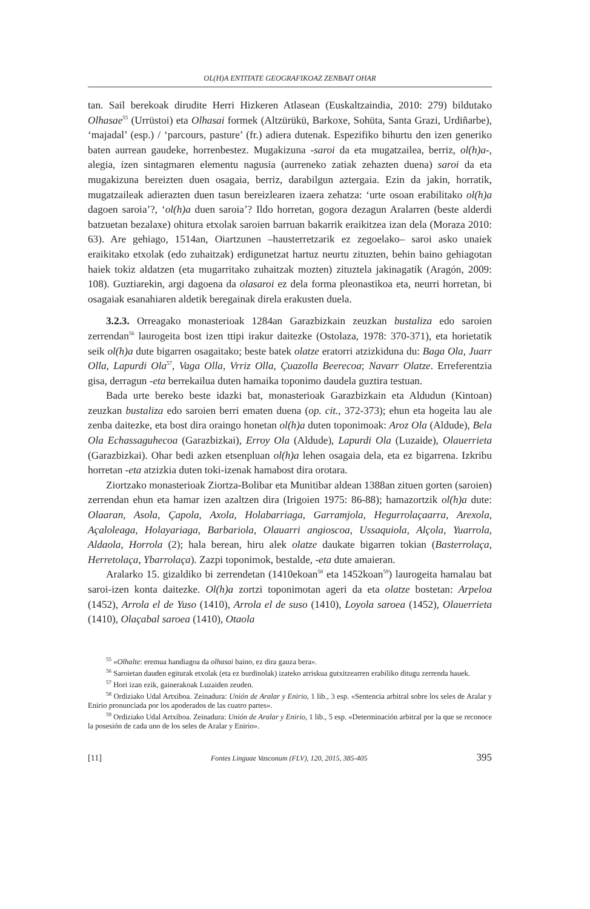OL(H)A ENTITATE GEOGRAFIKOAZ ZENBAIT OHAR
tan. Sail berekoak dirudite Herri Hizkeren Atlasean (Euskaltzaindia, 2010: 279) bildutako Olhasae<sup>55</sup> (Urrüstoi) eta Olhasai formek (Altzürükü, Barkoxe, Sohüta, Santa Grazi, Urdiñarbe), ‘majadal’ (esp.) / ‘parcours, pasture’ (fr.) adiera dutenak. Espezifiko bihurtu den izen generiko baten aurrean gaudeke, horrenbestez. Mugakizuna -saroi da eta mugatzailea, berriz, ol(h)a-, alegia, izen sintagmaren elementu nagusia (aurreneko zatiak zehazten duena) saroi da eta mugakizuna bereizten duen osagaia, berriz, darabilgun aztergaia. Ezin da jakin, horratik, mugatzaileak adierazten duen tasun bereizlearen izaera zehatza: ‘urte osoan erabilitako ol(h)a dagoen saroia’?, ‘ol(h)a duen saroia’? Ildo horretan, gogora dezagun Aralarren (beste alderdi batzuetan bezalaxe) ohitura etxolak saroien barruan bakarrik eraikitzea izan dela (Moraza 2010: 63). Are gehiago, 1514an, Oiartzunen –hausterretzarik ez zegoelako– saroi asko unaiek eraikitako etxolak (edo zuhaitzak) erdigunetzat hartuz neurtu zituzten, behin baino gehiagotan haiek tokiz aldatzen (eta mugarritako zuhaitzak mozten) zituztela jakinagatik (Aragón, 2009: 108). Guztiarekin, argi dagoena da olasaroi ez dela forma pleonastikoa eta, neurri horretan, bi osagaiak esanahiaren aldetik beregainak direla erakusten duela.
3.2.3. Orreagako monasterioak 1284an Garazbizkain zeuzkan bustaliza edo saroien zerrendan<sup>56</sup> laurogeita bost izen ttipi irakur daitezke (Ostolaza, 1978: 370-371), eta horietatik seik ol(h)a dute bigarren osagaitako; beste batek olatze eratorri atzizkiduna du: Baga Ola, Juarr Olla, Lapurdi Ola<sup>57</sup>, Vaga Olla, Vrriz Olla, Çuazolla Beerecoa; Navarr Olatze. Erreferentzia gisa, derragun -eta berrekailua duten hamaika toponimo daudela guztira testuan.
Bada urte bereko beste idazki bat, monasterioak Garazbizkain eta Aldudun (Kintoan) zeuzkan bustaliza edo saroien berri ematen duena (op. cit., 372-373); ehun eta hogeita lau ale zenba daitezke, eta bost dira oraingo honetan ol(h)a duten toponimoak: Aroz Ola (Aldude), Bela Ola Echassaguhecoa (Garazbizkai), Erroy Ola (Aldude), Lapurdi Ola (Luzaide), Olauerrieta (Garazbizkai). Ohar bedi azken etsenpluan ol(h)a lehen osagaia dela, eta ez bigarrena. Izkribu horretan -eta atzizkia duten toki-izenak hamabost dira orotara.
Ziortzako monasterioak Ziortza-Bolibar eta Munitibar aldean 1388an zituen gorten (saroien) zerrendan ehun eta hamar izen azaltzen dira (Irigoien 1975: 86-88); hamazortzik ol(h)a dute: Olaaran, Asola, Çapola, Axola, Holabarriaga, Garramjola, Hegurrolaçaarra, Arexola, Açaloleaga, Holayariaga, Barbariola, Olauarri angioscoa, Ussaquiola, Alçola, Yuarrola, Aldaola, Horrola (2); hala berean, hiru alek olatze daukate bigarren tokian (Basterrolaça, Herretolaça, Ybarrolaça). Zazpi toponimok, bestalde, -eta dute amaieran.
Aralarko 15. gizaldiko bi zerrendetan (1410ekoan<sup>58</sup> eta 1452koan<sup>59</sup>) laurogeita hamalau bat saroi-izen konta daitezke. Ol(h)a zortzi toponimotan ageri da eta olatze bostetan: Arpeloa (1452), Arrola el de Yuso (1410), Arrola el de suso (1410), Loyola saroea (1452), Olauerrieta (1410), Olaçabal saroea (1410), Otaola
<sup>55</sup> «Olhalte: eremua handiagoa da olhasai baino, ez dira gauza bera».
<sup>56</sup> Saroietan dauden egiturak etxolak (eta ez burdinolak) izateko arriskua gutxitzearren erabiliko ditugu zerrenda hauek.
<sup>57</sup> Hori izan ezik, gainerakoak Luzaiden zeuden.
<sup>58</sup> Ordiziako Udal Artxiboa. Zeinadura: Unión de Aralar y Enirio, 1 lib., 3 esp. «Sentencia arbitral sobre los seles de Aralar y Enirio pronunciada por los apoderados de las cuatro partes».
<sup>59</sup> Ordiziako Udal Artxiboa. Zeinadura: Unión de Aralar y Enirio, 1 lib., 5 esp. «Determinación arbitral por la que se reconoce la posesión de cada uno de los seles de Aralar y Enirio».
[11] Fontes Linguae Vasconum (FLV), 120, 2015, 385-405 395